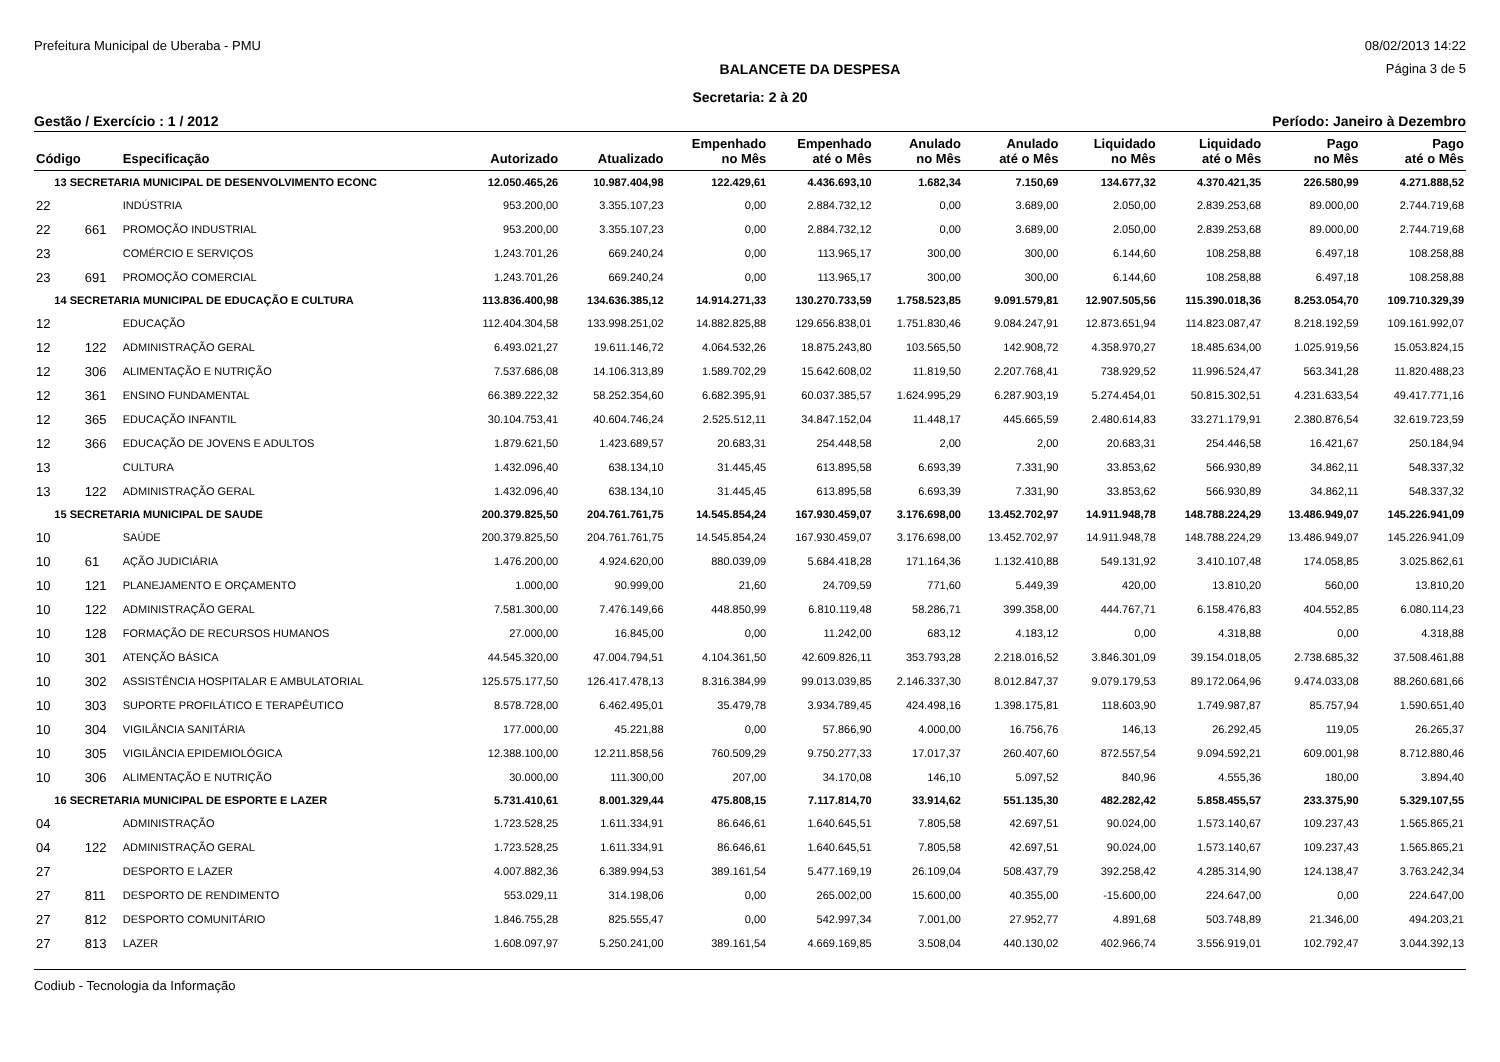Prefeitura Municipal de Uberaba - PMU 08/02/2013 14:22
BALANCETE DA DESPESA Página 3 de 5
Secretaria: 2 à 20
Gestão / Exercício : 1 / 2012 Período: Janeiro à Dezembro
| Código | | Especificação | Autorizado | Atualizado | Empenhado no Mês | Empenhado até o Mês | Anulado no Mês | Anulado até o Mês | Liquidado no Mês | Liquidado até o Mês | Pago no Mês | Pago até o Mês |
| --- | --- | --- | --- | --- | --- | --- | --- | --- | --- | --- | --- | --- |
| 13 SECRETARIA MUNICIPAL DE DESENVOLVIMENTO ECONC | | | 12.050.465,26 | 10.987.404,98 | 122.429,61 | 4.436.693,10 | 1.682,34 | 7.150,69 | 134.677,32 | 4.370.421,35 | 226.580,99 | 4.271.888,52 |
| 22 | | INDÚSTRIA | 953.200,00 | 3.355.107,23 | 0,00 | 2.884.732,12 | 0,00 | 3.689,00 | 2.050,00 | 2.839.253,68 | 89.000,00 | 2.744.719,68 |
| 22 | 661 | PROMOÇÃO INDUSTRIAL | 953.200,00 | 3.355.107,23 | 0,00 | 2.884.732,12 | 0,00 | 3.689,00 | 2.050,00 | 2.839.253,68 | 89.000,00 | 2.744.719,68 |
| 23 | | COMÉRCIO E SERVIÇOS | 1.243.701,26 | 669.240,24 | 0,00 | 113.965,17 | 300,00 | 300,00 | 6.144,60 | 108.258,88 | 6.497,18 | 108.258,88 |
| 23 | 691 | PROMOÇÃO COMERCIAL | 1.243.701,26 | 669.240,24 | 0,00 | 113.965,17 | 300,00 | 300,00 | 6.144,60 | 108.258,88 | 6.497,18 | 108.258,88 |
| 14 SECRETARIA MUNICIPAL DE EDUCAÇÃO E CULTURA | | | 113.836.400,98 | 134.636.385,12 | 14.914.271,33 | 130.270.733,59 | 1.758.523,85 | 9.091.579,81 | 12.907.505,56 | 115.390.018,36 | 8.253.054,70 | 109.710.329,39 |
| 12 | | EDUCAÇÃO | 112.404.304,58 | 133.998.251,02 | 14.882.825,88 | 129.656.838,01 | 1.751.830,46 | 9.084.247,91 | 12.873.651,94 | 114.823.087,47 | 8.218.192,59 | 109.161.992,07 |
| 12 | 122 | ADMINISTRAÇÃO GERAL | 6.493.021,27 | 19.611.146,72 | 4.064.532,26 | 18.875.243,80 | 103.565,50 | 142.908,72 | 4.358.970,27 | 18.485.634,00 | 1.025.919,56 | 15.053.824,15 |
| 12 | 306 | ALIMENTAÇÃO E NUTRIÇÃO | 7.537.686,08 | 14.106.313,89 | 1.589.702,29 | 15.642.608,02 | 11.819,50 | 2.207.768,41 | 738.929,52 | 11.996.524,47 | 563.341,28 | 11.820.488,23 |
| 12 | 361 | ENSINO FUNDAMENTAL | 66.389.222,32 | 58.252.354,60 | 6.682.395,91 | 60.037.385,57 | 1.624.995,29 | 6.287.903,19 | 5.274.454,01 | 50.815.302,51 | 4.231.633,54 | 49.417.771,16 |
| 12 | 365 | EDUCAÇÃO INFANTIL | 30.104.753,41 | 40.604.746,24 | 2.525.512,11 | 34.847.152,04 | 11.448,17 | 445.665,59 | 2.480.614,83 | 33.271.179,91 | 2.380.876,54 | 32.619.723,59 |
| 12 | 366 | EDUCAÇÃO DE JOVENS E ADULTOS | 1.879.621,50 | 1.423.689,57 | 20.683,31 | 254.448,58 | 2,00 | 2,00 | 20.683,31 | 254.446,58 | 16.421,67 | 250.184,94 |
| 13 | | CULTURA | 1.432.096,40 | 638.134,10 | 31.445,45 | 613.895,58 | 6.693,39 | 7.331,90 | 33.853,62 | 566.930,89 | 34.862,11 | 548.337,32 |
| 13 | 122 | ADMINISTRAÇÃO GERAL | 1.432.096,40 | 638.134,10 | 31.445,45 | 613.895,58 | 6.693,39 | 7.331,90 | 33.853,62 | 566.930,89 | 34.862,11 | 548.337,32 |
| 15 SECRETARIA MUNICIPAL DE SAUDE | | | 200.379.825,50 | 204.761.761,75 | 14.545.854,24 | 167.930.459,07 | 3.176.698,00 | 13.452.702,97 | 14.911.948,78 | 148.788.224,29 | 13.486.949,07 | 145.226.941,09 |
| 10 | | SAÚDE | 200.379.825,50 | 204.761.761,75 | 14.545.854,24 | 167.930.459,07 | 3.176.698,00 | 13.452.702,97 | 14.911.948,78 | 148.788.224,29 | 13.486.949,07 | 145.226.941,09 |
| 10 | 61 | AÇÃO JUDICIÁRIA | 1.476.200,00 | 4.924.620,00 | 880.039,09 | 5.684.418,28 | 171.164,36 | 1.132.410,88 | 549.131,92 | 3.410.107,48 | 174.058,85 | 3.025.862,61 |
| 10 | 121 | PLANEJAMENTO E ORÇAMENTO | 1.000,00 | 90.999,00 | 21,60 | 24.709,59 | 771,60 | 5.449,39 | 420,00 | 13.810,20 | 560,00 | 13.810,20 |
| 10 | 122 | ADMINISTRAÇÃO GERAL | 7.581.300,00 | 7.476.149,66 | 448.850,99 | 6.810.119,48 | 58.286,71 | 399.358,00 | 444.767,71 | 6.158.476,83 | 404.552,85 | 6.080.114,23 |
| 10 | 128 | FORMAÇÃO DE RECURSOS HUMANOS | 27.000,00 | 16.845,00 | 0,00 | 11.242,00 | 683,12 | 4.183,12 | 0,00 | 4.318,88 | 0,00 | 4.318,88 |
| 10 | 301 | ATENÇÃO BÁSICA | 44.545.320,00 | 47.004.794,51 | 4.104.361,50 | 42.609.826,11 | 353.793,28 | 2.218.016,52 | 3.846.301,09 | 39.154.018,05 | 2.738.685,32 | 37.508.461,88 |
| 10 | 302 | ASSISTÊNCIA HOSPITALAR E AMBULATORIAL | 125.575.177,50 | 126.417.478,13 | 8.316.384,99 | 99.013.039,85 | 2.146.337,30 | 8.012.847,37 | 9.079.179,53 | 89.172.064,96 | 9.474.033,08 | 88.260.681,66 |
| 10 | 303 | SUPORTE PROFILÁTICO E TERAPÊUTICO | 8.578.728,00 | 6.462.495,01 | 35.479,78 | 3.934.789,45 | 424.498,16 | 1.398.175,81 | 118.603,90 | 1.749.987,87 | 85.757,94 | 1.590.651,40 |
| 10 | 304 | VIGILÂNCIA SANITÁRIA | 177.000,00 | 45.221,88 | 0,00 | 57.866,90 | 4.000,00 | 16.756,76 | 146,13 | 26.292,45 | 119,05 | 26.265,37 |
| 10 | 305 | VIGILÂNCIA EPIDEMIOLÓGICA | 12.388.100,00 | 12.211.858,56 | 760.509,29 | 9.750.277,33 | 17.017,37 | 260.407,60 | 872.557,54 | 9.094.592,21 | 609.001,98 | 8.712.880,46 |
| 10 | 306 | ALIMENTAÇÃO E NUTRIÇÃO | 30.000,00 | 111.300,00 | 207,00 | 34.170,08 | 146,10 | 5.097,52 | 840,96 | 4.555,36 | 180,00 | 3.894,40 |
| 16 SECRETARIA MUNICIPAL DE ESPORTE E LAZER | | | 5.731.410,61 | 8.001.329,44 | 475.808,15 | 7.117.814,70 | 33.914,62 | 551.135,30 | 482.282,42 | 5.858.455,57 | 233.375,90 | 5.329.107,55 |
| 04 | | ADMINISTRAÇÃO | 1.723.528,25 | 1.611.334,91 | 86.646,61 | 1.640.645,51 | 7.805,58 | 42.697,51 | 90.024,00 | 1.573.140,67 | 109.237,43 | 1.565.865,21 |
| 04 | 122 | ADMINISTRAÇÃO GERAL | 1.723.528,25 | 1.611.334,91 | 86.646,61 | 1.640.645,51 | 7.805,58 | 42.697,51 | 90.024,00 | 1.573.140,67 | 109.237,43 | 1.565.865,21 |
| 27 | | DESPORTO E LAZER | 4.007.882,36 | 6.389.994,53 | 389.161,54 | 5.477.169,19 | 26.109,04 | 508.437,79 | 392.258,42 | 4.285.314,90 | 124.138,47 | 3.763.242,34 |
| 27 | 811 | DESPORTO DE RENDIMENTO | 553.029,11 | 314.198,06 | 0,00 | 265.002,00 | 15.600,00 | 40.355,00 | -15.600,00 | 224.647,00 | 0,00 | 224.647,00 |
| 27 | 812 | DESPORTO COMUNITÁRIO | 1.846.755,28 | 825.555,47 | 0,00 | 542.997,34 | 7.001,00 | 27.952,77 | 4.891,68 | 503.748,89 | 21.346,00 | 494.203,21 |
| 27 | 813 | LAZER | 1.608.097,97 | 5.250.241,00 | 389.161,54 | 4.669.169,85 | 3.508,04 | 440.130,02 | 402.966,74 | 3.556.919,01 | 102.792,47 | 3.044.392,13 |
Codiub - Tecnologia da Informação